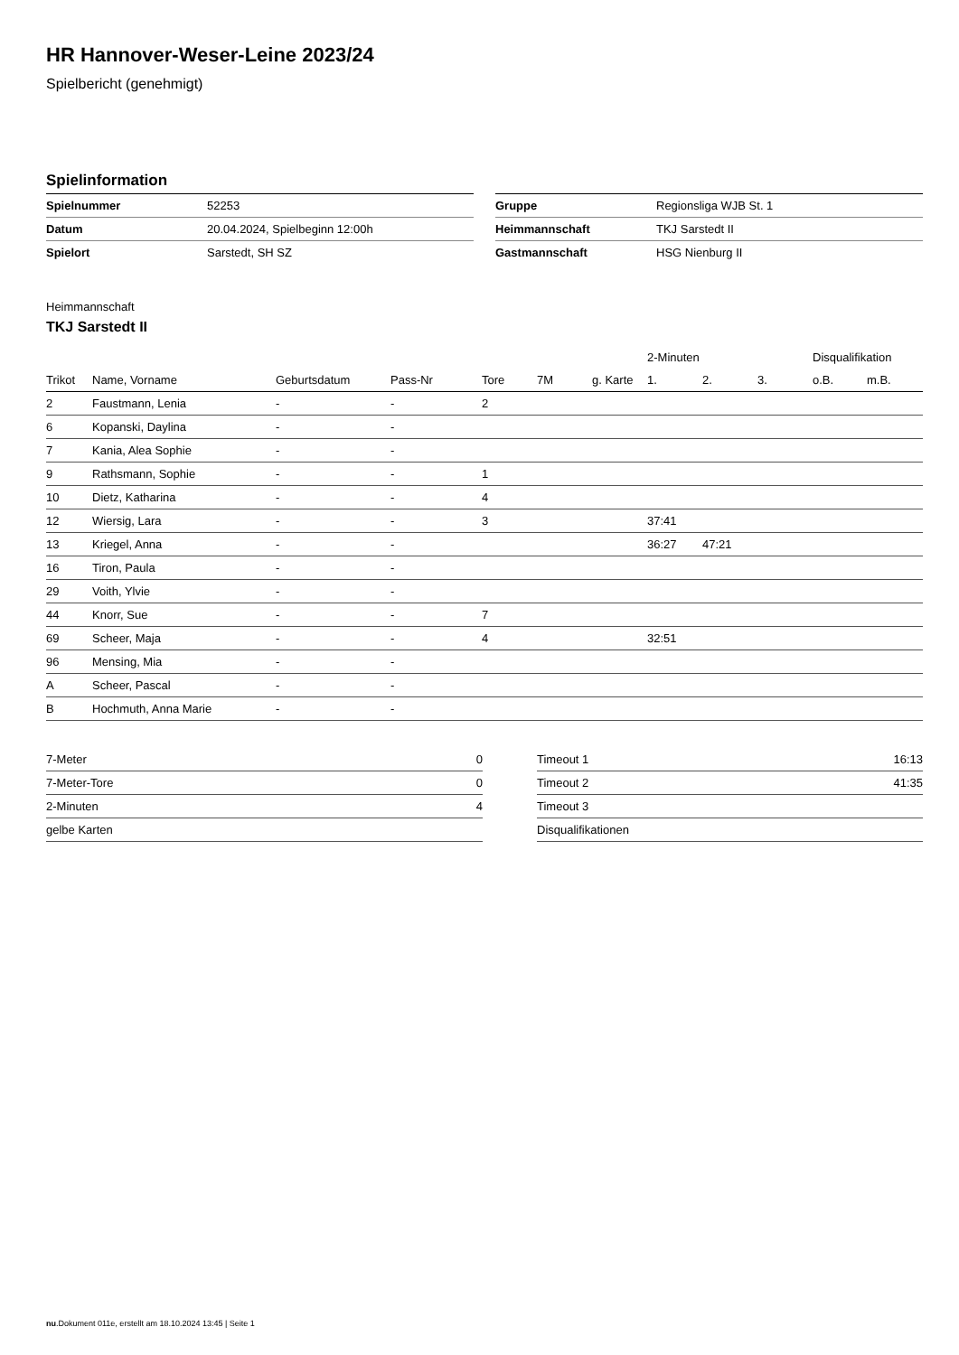HR Hannover-Weser-Leine 2023/24
Spielbericht (genehmigt)
Spielinformation
| Spielnummer | 52253 |
| Datum | 20.04.2024, Spielbeginn 12:00h |
| Spielort | Sarstedt, SH SZ |
| Gruppe | Regionsliga WJB St. 1 |
| Heimmannschaft | TKJ Sarstedt II |
| Gastmannschaft | HSG Nienburg II |
Heimmannschaft
TKJ Sarstedt II
| | | | | | | | 2-Minuten | | | Disqualifikation | |
| --- | --- | --- | --- | --- | --- | --- | --- | --- | --- | --- | --- |
| Trikot | Name, Vorname | Geburtsdatum | Pass-Nr | Tore | 7M | g. Karte | 1. | 2. | 3. | o.B. | m.B. |
| 2 | Faustmann, Lenia | - | - | 2 | | | | | | | |
| 6 | Kopanski, Daylina | - | - | | | | | | | | |
| 7 | Kania, Alea Sophie | - | - | | | | | | | | |
| 9 | Rathsmann, Sophie | - | - | 1 | | | | | | | |
| 10 | Dietz, Katharina | - | - | 4 | | | | | | | |
| 12 | Wiersig, Lara | - | - | 3 | | | 37:41 | | | | |
| 13 | Kriegel, Anna | - | - | | | | 36:27 | 47:21 | | | |
| 16 | Tiron, Paula | - | - | | | | | | | | |
| 29 | Voith, Ylvie | - | - | | | | | | | | |
| 44 | Knorr, Sue | - | - | 7 | | | | | | | |
| 69 | Scheer, Maja | - | - | 4 | | | 32:51 | | | | |
| 96 | Mensing, Mia | - | - | | | | | | | | |
| A | Scheer, Pascal | - | - | | | | | | | | |
| B | Hochmuth, Anna Marie | - | - | | | | | | | | |
| 7-Meter | 0 |
| 7-Meter-Tore | 0 |
| 2-Minuten | 4 |
| gelbe Karten | |
| Timeout 1 | 16:13 |
| Timeout 2 | 41:35 |
| Timeout 3 | |
| Disqualifikationen | |
nu.Dokument 011e, erstellt am 18.10.2024 13:45 | Seite 1